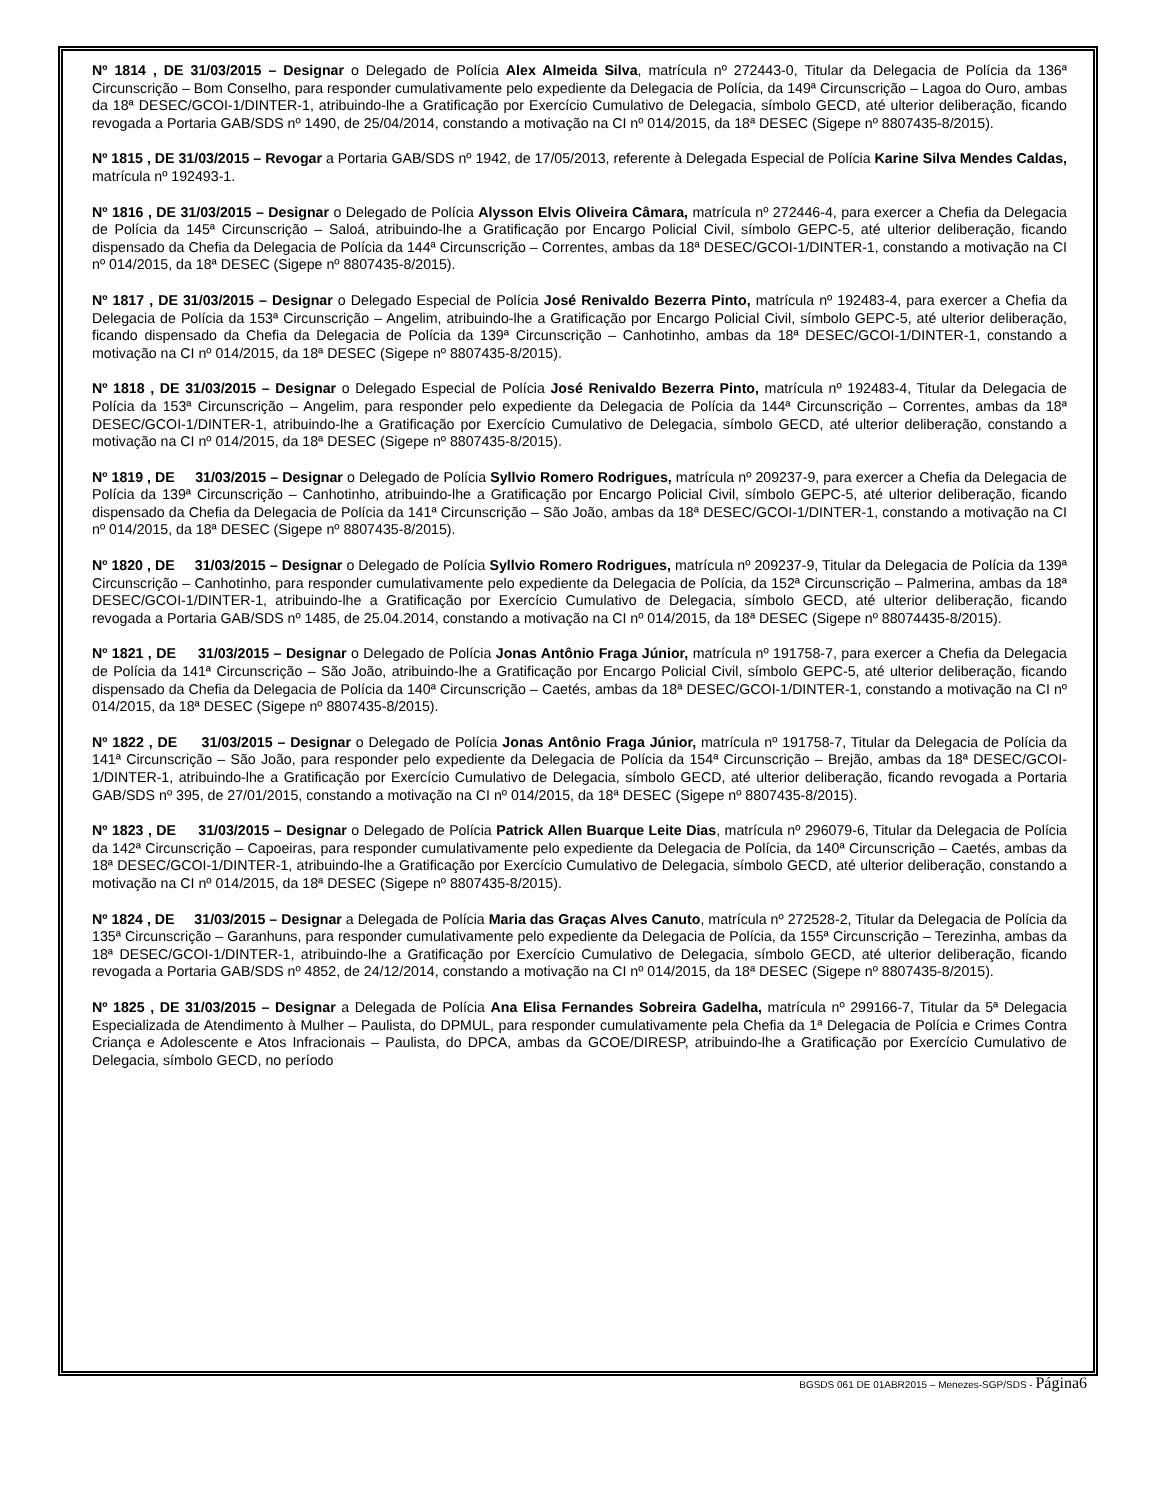Nº 1814 , DE 31/03/2015 – Designar o Delegado de Polícia Alex Almeida Silva, matrícula nº 272443-0, Titular da Delegacia de Polícia da 136ª Circunscrição – Bom Conselho, para responder cumulativamente pelo expediente da Delegacia de Polícia, da 149ª Circunscrição – Lagoa do Ouro, ambas da 18ª DESEC/GCOI-1/DINTER-1, atribuindo-lhe a Gratificação por Exercício Cumulativo de Delegacia, símbolo GECD, até ulterior deliberação, ficando revogada a Portaria GAB/SDS nº 1490, de 25/04/2014, constando a motivação na CI nº 014/2015, da 18ª DESEC (Sigepe nº 8807435-8/2015).
Nº 1815 , DE 31/03/2015 – Revogar a Portaria GAB/SDS nº 1942, de 17/05/2013, referente à Delegada Especial de Polícia Karine Silva Mendes Caldas, matrícula nº 192493-1.
Nº 1816 , DE 31/03/2015 – Designar o Delegado de Polícia Alysson Elvis Oliveira Câmara, matrícula nº 272446-4, para exercer a Chefia da Delegacia de Polícia da 145ª Circunscrição – Saloá, atribuindo-lhe a Gratificação por Encargo Policial Civil, símbolo GEPC-5, até ulterior deliberação, ficando dispensado da Chefia da Delegacia de Polícia da 144ª Circunscrição – Correntes, ambas da 18ª DESEC/GCOI-1/DINTER-1, constando a motivação na CI nº 014/2015, da 18ª DESEC (Sigepe nº 8807435-8/2015).
Nº 1817 , DE 31/03/2015 – Designar o Delegado Especial de Polícia José Renivaldo Bezerra Pinto, matrícula nº 192483-4, para exercer a Chefia da Delegacia de Polícia da 153ª Circunscrição – Angelim, atribuindo-lhe a Gratificação por Encargo Policial Civil, símbolo GEPC-5, até ulterior deliberação, ficando dispensado da Chefia da Delegacia de Polícia da 139ª Circunscrição – Canhotinho, ambas da 18ª DESEC/GCOI-1/DINTER-1, constando a motivação na CI nº 014/2015, da 18ª DESEC (Sigepe nº 8807435-8/2015).
Nº 1818 , DE 31/03/2015 – Designar o Delegado Especial de Polícia José Renivaldo Bezerra Pinto, matrícula nº 192483-4, Titular da Delegacia de Polícia da 153ª Circunscrição – Angelim, para responder pelo expediente da Delegacia de Polícia da 144ª Circunscrição – Correntes, ambas da 18ª DESEC/GCOI-1/DINTER-1, atribuindo-lhe a Gratificação por Exercício Cumulativo de Delegacia, símbolo GECD, até ulterior deliberação, constando a motivação na CI nº 014/2015, da 18ª DESEC (Sigepe nº 8807435-8/2015).
Nº 1819 , DE 31/03/2015 – Designar o Delegado de Polícia Syllvio Romero Rodrigues, matrícula nº 209237-9, para exercer a Chefia da Delegacia de Polícia da 139ª Circunscrição – Canhotinho, atribuindo-lhe a Gratificação por Encargo Policial Civil, símbolo GEPC-5, até ulterior deliberação, ficando dispensado da Chefia da Delegacia de Polícia da 141ª Circunscrição – São João, ambas da 18ª DESEC/GCOI-1/DINTER-1, constando a motivação na CI nº 014/2015, da 18ª DESEC (Sigepe nº 8807435-8/2015).
Nº 1820 , DE 31/03/2015 – Designar o Delegado de Polícia Syllvio Romero Rodrigues, matrícula nº 209237-9, Titular da Delegacia de Polícia da 139ª Circunscrição – Canhotinho, para responder cumulativamente pelo expediente da Delegacia de Polícia, da 152ª Circunscrição – Palmerina, ambas da 18ª DESEC/GCOI-1/DINTER-1, atribuindo-lhe a Gratificação por Exercício Cumulativo de Delegacia, símbolo GECD, até ulterior deliberação, ficando revogada a Portaria GAB/SDS nº 1485, de 25.04.2014, constando a motivação na CI nº 014/2015, da 18ª DESEC (Sigepe nº 88074435-8/2015).
Nº 1821 , DE 31/03/2015 – Designar o Delegado de Polícia Jonas Antônio Fraga Júnior, matrícula nº 191758-7, para exercer a Chefia da Delegacia de Polícia da 141ª Circunscrição – São João, atribuindo-lhe a Gratificação por Encargo Policial Civil, símbolo GEPC-5, até ulterior deliberação, ficando dispensado da Chefia da Delegacia de Polícia da 140ª Circunscrição – Caetés, ambas da 18ª DESEC/GCOI-1/DINTER-1, constando a motivação na CI nº 014/2015, da 18ª DESEC (Sigepe nº 8807435-8/2015).
Nº 1822 , DE 31/03/2015 – Designar o Delegado de Polícia Jonas Antônio Fraga Júnior, matrícula nº 191758-7, Titular da Delegacia de Polícia da 141ª Circunscrição – São João, para responder pelo expediente da Delegacia de Polícia da 154ª Circunscrição – Brejão, ambas da 18ª DESEC/GCOI-1/DINTER-1, atribuindo-lhe a Gratificação por Exercício Cumulativo de Delegacia, símbolo GECD, até ulterior deliberação, ficando revogada a Portaria GAB/SDS nº 395, de 27/01/2015, constando a motivação na CI nº 014/2015, da 18ª DESEC (Sigepe nº 8807435-8/2015).
Nº 1823 , DE 31/03/2015 – Designar o Delegado de Polícia Patrick Allen Buarque Leite Dias, matrícula nº 296079-6, Titular da Delegacia de Polícia da 142ª Circunscrição – Capoeiras, para responder cumulativamente pelo expediente da Delegacia de Polícia, da 140ª Circunscrição – Caetés, ambas da 18ª DESEC/GCOI-1/DINTER-1, atribuindo-lhe a Gratificação por Exercício Cumulativo de Delegacia, símbolo GECD, até ulterior deliberação, constando a motivação na CI nº 014/2015, da 18ª DESEC (Sigepe nº 8807435-8/2015).
Nº 1824 , DE 31/03/2015 – Designar a Delegada de Polícia Maria das Graças Alves Canuto, matrícula nº 272528-2, Titular da Delegacia de Polícia da 135ª Circunscrição – Garanhuns, para responder cumulativamente pelo expediente da Delegacia de Polícia, da 155ª Circunscrição – Terezinha, ambas da 18ª DESEC/GCOI-1/DINTER-1, atribuindo-lhe a Gratificação por Exercício Cumulativo de Delegacia, símbolo GECD, até ulterior deliberação, ficando revogada a Portaria GAB/SDS nº 4852, de 24/12/2014, constando a motivação na CI nº 014/2015, da 18ª DESEC (Sigepe nº 8807435-8/2015).
Nº 1825 , DE 31/03/2015 – Designar a Delegada de Polícia Ana Elisa Fernandes Sobreira Gadelha, matrícula nº 299166-7, Titular da 5ª Delegacia Especializada de Atendimento à Mulher – Paulista, do DPMUL, para responder cumulativamente pela Chefia da 1ª Delegacia de Polícia e Crimes Contra Criança e Adolescente e Atos Infracionais – Paulista, do DPCA, ambas da GCOE/DIRESP, atribuindo-lhe a Gratificação por Exercício Cumulativo de Delegacia, símbolo GECD, no período
BGSDS 061 DE 01ABR2015 – Menezes-SGP/SDS - Página6